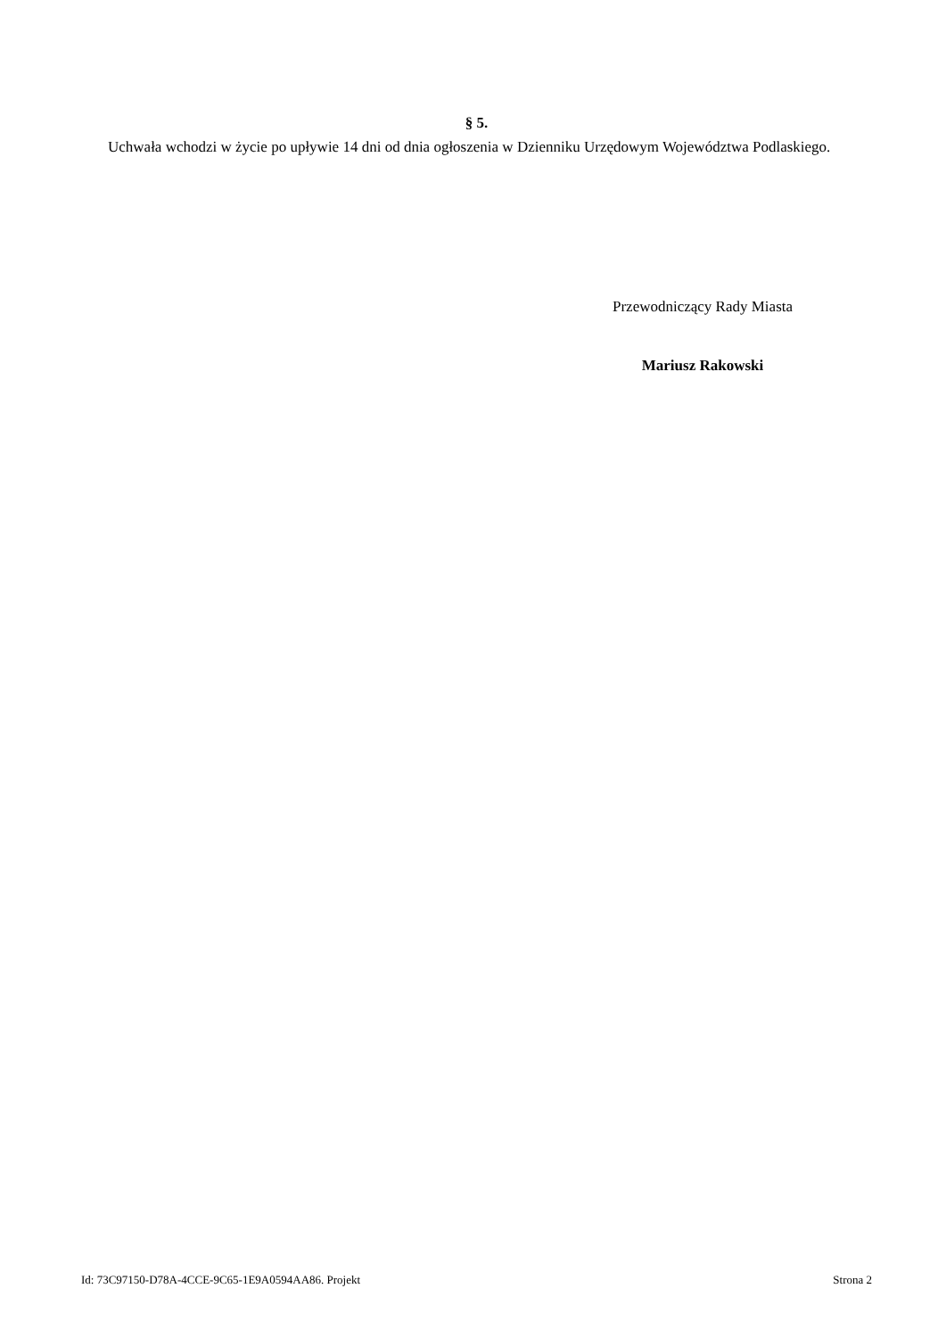§ 5.
Uchwała wchodzi w życie po upływie 14 dni od dnia ogłoszenia w Dzienniku Urzędowym Województwa Podlaskiego.
Przewodniczący Rady Miasta
Mariusz Rakowski
Id: 73C97150-D78A-4CCE-9C65-1E9A0594AA86. Projekt Strona 2